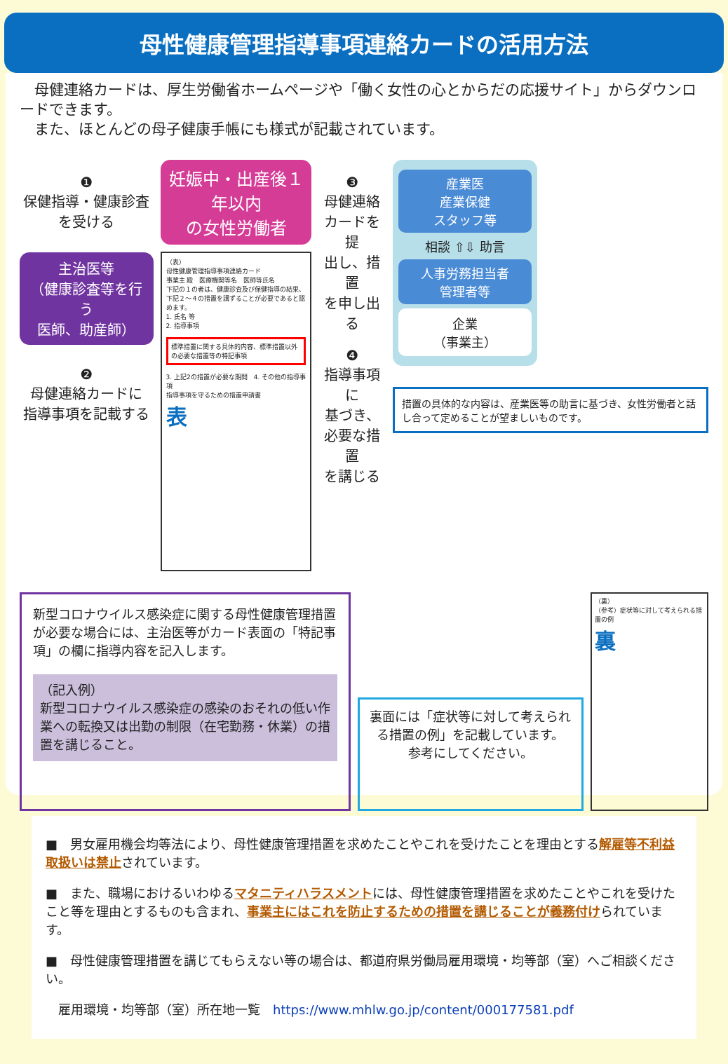母性健康管理指導事項連絡カードの活用方法
　母健連絡カードは、厚生労働省ホームページや「働く女性の心とからだの応援サイト」からダウンロードできます。
　また、ほとんどの母子健康手帳にも様式が記載されています。
❶
保健指導・健康診査
を受ける
主治医等
（健康診査等を行う
医師、助産師）
❷
母健連絡カードに
指導事項を記載する
妊娠中・出産後１年以内
の女性労働者
（表）
母性健康管理指導事項連絡カード
事業主 殿　医療機関等名　医師等氏名
下記の１の者は、健康診査及び保健指導の結果、下記２～４の措置を講ずることが必要であると認めます。
1. 氏名 等
2. 指導事項
標準措置に関する具体的内容、標準措置以外の必要な措置等の特記事項
3. 上記2の措置が必要な期間　4. その他の指導事項
指導事項を守るための措置申請書
表
❸
母健連絡
カードを提
出し、措置
を申し出る
❹
指導事項に
基づき、
必要な措置
を講じる
産業医
産業保健
スタッフ等
相談 ⇧⇩ 助言
人事労務担当者
管理者等
企業
（事業主）
措置の具体的な内容は、産業医等の助言に基づき、女性労働者と話し合って定めることが望ましいものです。
新型コロナウイルス感染症に関する母性健康管理措置が必要な場合には、主治医等がカード表面の「特記事項」の欄に指導内容を記入します。
（記入例）
新型コロナウイルス感染症の感染のおそれの低い作業への転換又は出勤の制限（在宅勤務・休業）の措置を講じること。
裏面には「症状等に対して考えられる措置の例」を記載しています。
参考にしてください。
（裏）
（参考）症状等に対して考えられる措置の例
裏
■　男女雇用機会均等法により、母性健康管理措置を求めたことやこれを受けたことを理由とする解雇等不利益取扱いは禁止されています。
■　また、職場におけるいわゆるマタニティハラスメントには、母性健康管理措置を求めたことやこれを受けたこと等を理由とするものも含まれ、事業主にはこれを防止するための措置を講じることが義務付けられています。
■　母性健康管理措置を講じてもらえない等の場合は、都道府県労働局雇用環境・均等部（室）へご相談ください。
　雇用環境・均等部（室）所在地一覧　https://www.mhlw.go.jp/content/000177581.pdf